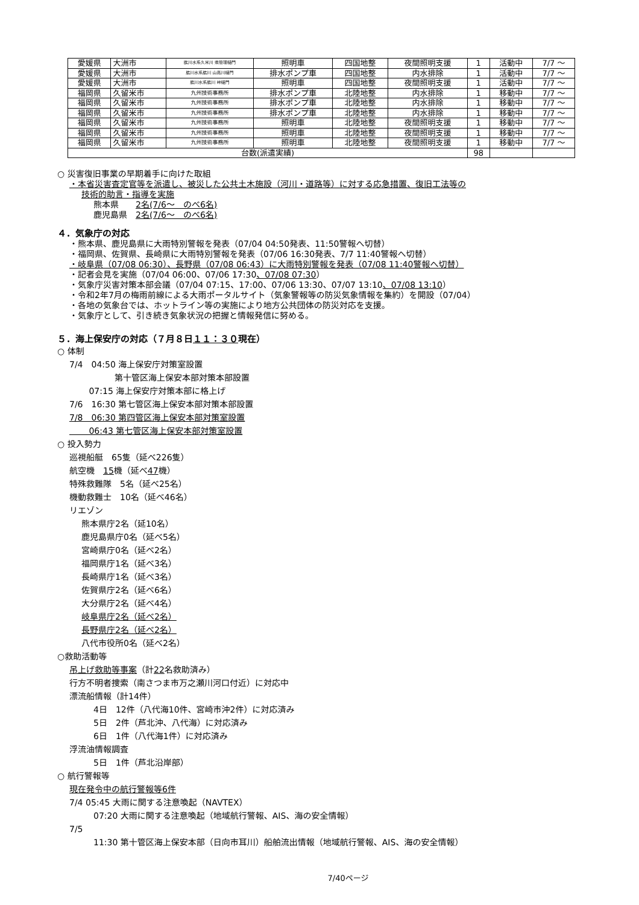| 愛媛県 | 大洲市 | 肱川水系久米川 県管理樋門 | 照明車 | 四国地整 | 夜間照明支援 | 1 | 活動中 | 7/7 ～ |
| 愛媛県 | 大洲市 | 肱川水系肱川 山高川樋門 | 排水ポンプ車 | 四国地整 | 内水排除 | 1 | 活動中 | 7/7 ～ |
| 愛媛県 | 大洲市 | 肱川水系肱川 峠樋門 | 照明車 | 四国地整 | 夜間照明支援 | 1 | 活動中 | 7/7 ～ |
| 福岡県 | 久留米市 | 九州技術事務所 | 排水ポンプ車 | 北陸地整 | 内水排除 | 1 | 移動中 | 7/7 ～ |
| 福岡県 | 久留米市 | 九州技術事務所 | 排水ポンプ車 | 北陸地整 | 内水排除 | 1 | 移動中 | 7/7 ～ |
| 福岡県 | 久留米市 | 九州技術事務所 | 排水ポンプ車 | 北陸地整 | 内水排除 | 1 | 移動中 | 7/7 ～ |
| 福岡県 | 久留米市 | 九州技術事務所 | 照明車 | 北陸地整 | 夜間照明支援 | 1 | 移動中 | 7/7 ～ |
| 福岡県 | 久留米市 | 九州技術事務所 | 照明車 | 北陸地整 | 夜間照明支援 | 1 | 移動中 | 7/7 ～ |
| 福岡県 | 久留米市 | 九州技術事務所 | 照明車 | 北陸地整 | 夜間照明支援 | 1 | 移動中 | 7/7 ～ |
| 台数(派遣実績) | | | | | | 98 | | |
○ 災害復旧事業の早期着手に向けた取組
・本省災害査定官等を派遣し、被災した公共土木施設（河川・道路等）に対する応急措置、復旧工法等の
技術的助言・指導を実施
熊本県　　2名(7/6～　のべ6名)
鹿児島県　2名(7/6～　のべ6名)
４．気象庁の対応
・熊本県、鹿児島県に大雨特別警報を発表（07/04 04:50発表、11:50警報へ切替）
・福岡県、佐賀県、長崎県に大雨特別警報を発表（07/06 16:30発表、7/7 11:40警報へ切替）
・岐阜県（07/08 06:30）、長野県（07/08 06:43）に大雨特別警報を発表（07/08 11:40警報へ切替）
・記者会見を実施（07/04 06:00、07/06 17:30、07/08 07:30）
・気象庁災害対策本部会議（07/04 07:15、17:00、07/06 13:30、07/07 13:10、07/08 13:10）
・令和2年7月の梅雨前線による大雨ポータルサイト（気象警報等の防災気象情報を集約）を開設（07/04）
・各地の気象台では、ホットライン等の実施により地方公共団体の防災対応を支援。
・気象庁として、引き続き気象状況の把握と情報発信に努める。
５．海上保安庁の対応（７月８日１１：３０現在）
○ 体制
7/4　04:50 海上保安庁対策室設置
第十管区海上保安本部対策本部設置
　　 07:15 海上保安庁対策本部に格上げ
7/6　16:30 第七管区海上保安本部対策本部設置
7/8　06:30 第四管区海上保安本部対策室設置
　　 06:43 第七管区海上保安本部対策室設置
○ 投入勢力
巡視船艇　65隻（延べ226隻）
航空機　15機（延べ47機）
特殊救難隊　5名（延べ25名）
機動救難士　10名（延べ46名）
リエゾン
熊本県庁2名（延10名）
鹿児島県庁0名（延べ5名）
宮崎県庁0名（延べ2名）
福岡県庁1名（延べ3名）
長崎県庁1名（延べ3名）
佐賀県庁2名（延べ6名）
大分県庁2名（延べ4名）
岐阜県庁2名（延べ2名）
長野県庁2名（延べ2名）
八代市役所0名（延べ2名）
○救助活動等
吊上げ救助等事案（計22名救助済み）
行方不明者捜索（南さつま市万之瀬川河口付近）に対応中
漂流船情報（計14件）
4日　12件（八代海10件、宮崎市沖2件）に対応済み
5日　2件（芦北沖、八代海）に対応済み
6日　1件（八代海1件）に対応済み
浮流油情報調査
5日　1件（芦北沿岸部）
○ 航行警報等
現在発令中の航行警報等6件
7/4 05:45 大雨に関する注意喚起（NAVTEX）
07:20 大雨に関する注意喚起（地域航行警報、AIS、海の安全情報）
7/5
11:30 第十管区海上保安本部（日向市耳川）船舶流出情報（地域航行警報、AIS、海の安全情報）
7/40ページ